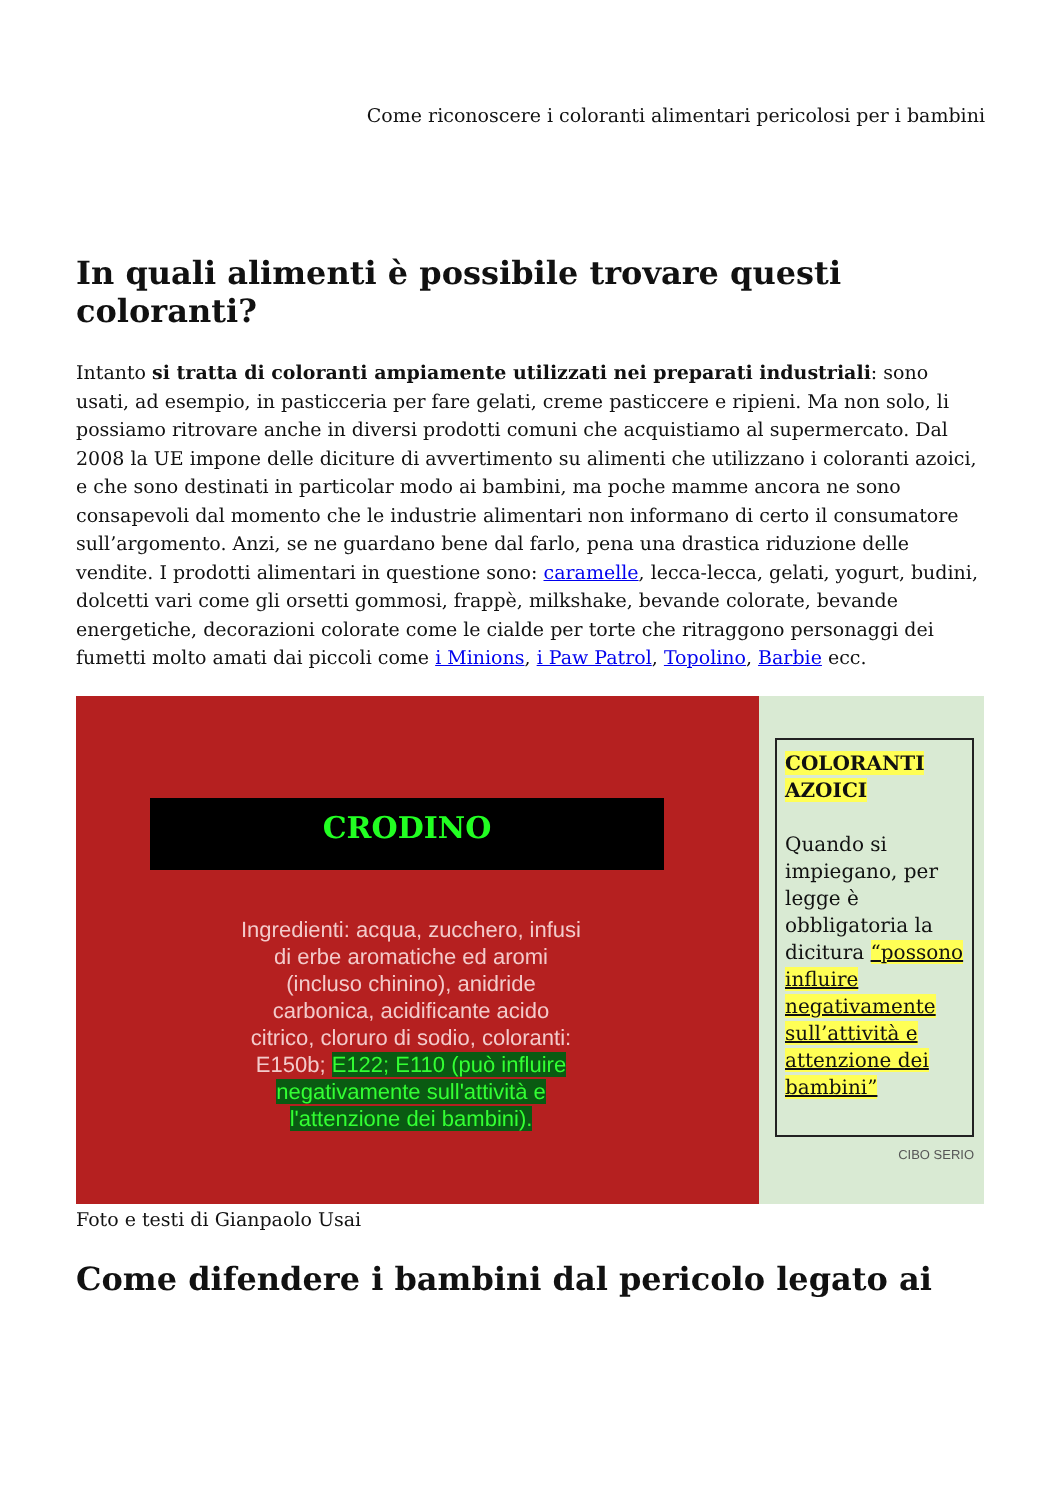Come riconoscere i coloranti alimentari pericolosi per i bambini
In quali alimenti è possibile trovare questi coloranti?
Intanto si tratta di coloranti ampiamente utilizzati nei preparati industriali: sono usati, ad esempio, in pasticceria per fare gelati, creme pasticcere e ripieni. Ma non solo, li possiamo ritrovare anche in diversi prodotti comuni che acquistiamo al supermercato. Dal 2008 la UE impone delle diciture di avvertimento su alimenti che utilizzano i coloranti azoici, e che sono destinati in particolar modo ai bambini, ma poche mamme ancora ne sono consapevoli dal momento che le industrie alimentari non informano di certo il consumatore sull’argomento. Anzi, se ne guardano bene dal farlo, pena una drastica riduzione delle vendite. I prodotti alimentari in questione sono: caramelle, lecca-lecca, gelati, yogurt, budini, dolcetti vari come gli orsetti gommosi, frappè, milkshake, bevande colorate, bevande energetiche, decorazioni colorate come le cialde per torte che ritraggono personaggi dei fumetti molto amati dai piccoli come i Minions, i Paw Patrol, Topolino, Barbie ecc.
CRODINO
Ingredienti: acqua, zucchero, infusi di erbe aromatiche ed aromi (incluso chinino), anidride carbonica, acidificante acido citrico, cloruro di sodio, coloranti: E150b; E122; E110 (può influire negativamente sull'attività e l'attenzione dei bambini).
COLORANTI AZOICI
Quando si impiegano, per legge è obbligatoria la dicitura “possono influire negativamente sull’attività e attenzione dei bambini”
CIBO SERIO
Foto e testi di Gianpaolo Usai
Come difendere i bambini dal pericolo legato ai